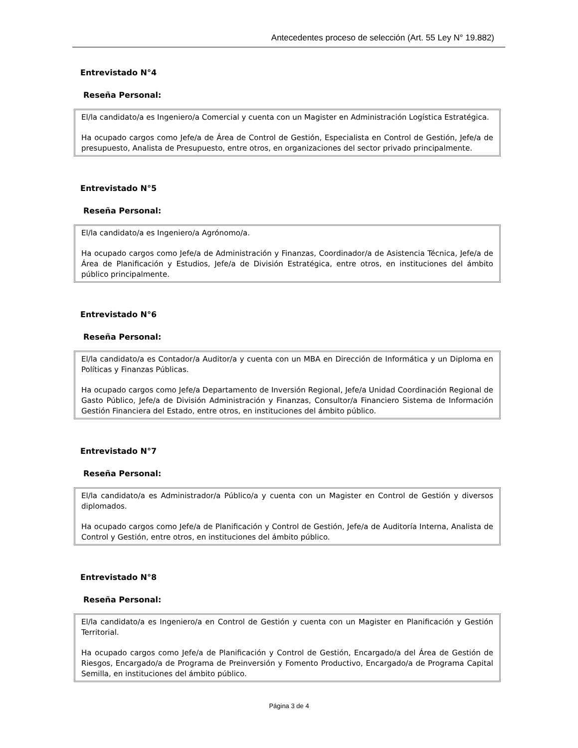Antecedentes proceso de selección (Art. 55 Ley N° 19.882)
Entrevistado N°4
Reseña Personal:
El/la candidato/a es Ingeniero/a Comercial y cuenta con un Magister en Administración Logística Estratégica.
Ha ocupado cargos como Jefe/a de Área de Control de Gestión, Especialista en Control de Gestión, Jefe/a de presupuesto, Analista de Presupuesto, entre otros, en organizaciones del sector privado principalmente.
Entrevistado N°5
Reseña Personal:
El/la candidato/a es Ingeniero/a Agrónomo/a.
Ha ocupado cargos como Jefe/a de Administración y Finanzas, Coordinador/a de Asistencia Técnica, Jefe/a de Área de Planificación y Estudios, Jefe/a de División Estratégica, entre otros, en instituciones del ámbito público principalmente.
Entrevistado N°6
Reseña Personal:
El/la candidato/a es Contador/a Auditor/a y cuenta con un MBA en Dirección de Informática y un Diploma en Políticas y Finanzas Públicas.
Ha ocupado cargos como Jefe/a Departamento de Inversión Regional, Jefe/a Unidad Coordinación Regional de Gasto Público, Jefe/a de División Administración y Finanzas, Consultor/a Financiero Sistema de Información Gestión Financiera del Estado, entre otros, en instituciones del ámbito público.
Entrevistado N°7
Reseña Personal:
El/la candidato/a es Administrador/a Público/a y cuenta con un Magister en Control de Gestión y diversos diplomados.
Ha ocupado cargos como Jefe/a de Planificación y Control de Gestión, Jefe/a de Auditoría Interna, Analista de Control y Gestión, entre otros, en instituciones del ámbito público.
Entrevistado N°8
Reseña Personal:
El/la candidato/a es Ingeniero/a en Control de Gestión y cuenta con un Magister en Planificación y Gestión Territorial.
Ha ocupado cargos como Jefe/a de Planificación y Control de Gestión, Encargado/a del Área de Gestión de Riesgos, Encargado/a de Programa de Preinversión y Fomento Productivo, Encargado/a de Programa Capital Semilla, en instituciones del ámbito público.
Página 3 de 4